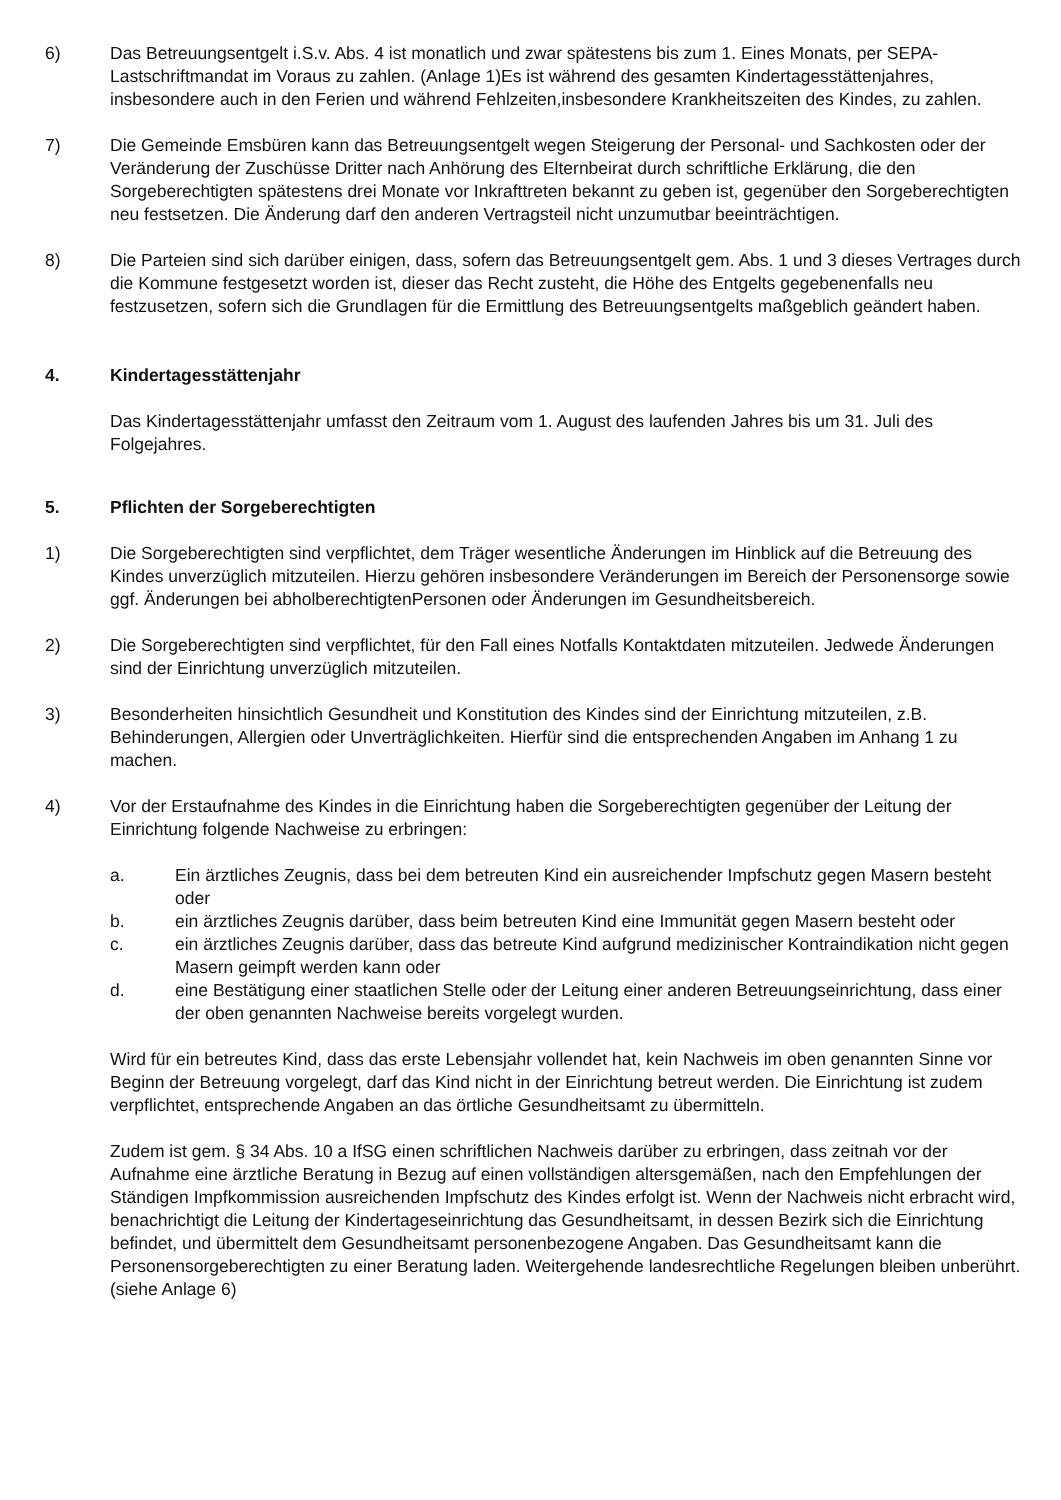6) Das Betreuungsentgelt i.S.v. Abs. 4 ist monatlich und zwar spätestens bis zum 1. Eines Monats, per SEPA-Lastschriftmandat im Voraus zu zahlen. (Anlage 1)Es ist während des gesamten Kindertagesstättenjahres, insbesondere auch in den Ferien und während Fehlzeiten,insbesondere Krankheitszeiten des Kindes, zu zahlen.
7) Die Gemeinde Emsbüren kann das Betreuungsentgelt wegen Steigerung der Personal- und Sachkosten oder der Veränderung der Zuschüsse Dritter nach Anhörung des Elternbeirat durch schriftliche Erklärung, die den Sorgeberechtigten spätestens drei Monate vor Inkrafttreten bekannt zu geben ist, gegenüber den Sorgeberechtigten neu festsetzen. Die Änderung darf den anderen Vertragsteil nicht unzumutbar beeinträchtigen.
8) Die Parteien sind sich darüber einigen, dass, sofern das Betreuungsentgelt gem. Abs. 1 und 3 dieses Vertrages durch die Kommune festgesetzt worden ist, dieser das Recht zusteht, die Höhe des Entgelts gegebenenfalls neu festzusetzen, sofern sich die Grundlagen für die Ermittlung des Betreuungsentgelts maßgeblich geändert haben.
4. Kindertagesstättenjahr
Das Kindertagesstättenjahr umfasst den Zeitraum vom 1. August des laufenden Jahres bis um 31. Juli des Folgejahres.
5. Pflichten der Sorgeberechtigten
1) Die Sorgeberechtigten sind verpflichtet, dem Träger wesentliche Änderungen im Hinblick auf die Betreuung des Kindes unverzüglich mitzuteilen. Hierzu gehören insbesondere Veränderungen im Bereich der Personensorge sowie ggf. Änderungen bei abholberechtigtenPersonen oder Änderungen im Gesundheitsbereich.
2) Die Sorgeberechtigten sind verpflichtet, für den Fall eines Notfalls Kontaktdaten mitzuteilen. Jedwede Änderungen sind der Einrichtung unverzüglich mitzuteilen.
3) Besonderheiten hinsichtlich Gesundheit und Konstitution des Kindes sind der Einrichtung mitzuteilen, z.B. Behinderungen, Allergien oder Unverträglichkeiten. Hierfür sind die entsprechenden Angaben im Anhang 1 zu machen.
4) Vor der Erstaufnahme des Kindes in die Einrichtung haben die Sorgeberechtigten gegenüber der Leitung der Einrichtung folgende Nachweise zu erbringen:
a. Ein ärztliches Zeugnis, dass bei dem betreuten Kind ein ausreichender Impfschutz gegen Masern besteht oder
b. ein ärztliches Zeugnis darüber, dass beim betreuten Kind eine Immunität gegen Masern besteht oder
c. ein ärztliches Zeugnis darüber, dass das betreute Kind aufgrund medizinischer Kontraindikation nicht gegen Masern geimpft werden kann oder
d. eine Bestätigung einer staatlichen Stelle oder der Leitung einer anderen Betreuungseinrichtung, dass einer der oben genannten Nachweise bereits vorgelegt wurden.
Wird für ein betreutes Kind, dass das erste Lebensjahr vollendet hat, kein Nachweis im oben genannten Sinne vor Beginn der Betreuung vorgelegt, darf das Kind nicht in der Einrichtung betreut werden. Die Einrichtung ist zudem verpflichtet, entsprechende Angaben an das örtliche Gesundheitsamt zu übermitteln.
Zudem ist gem. § 34 Abs. 10 a IfSG einen schriftlichen Nachweis darüber zu erbringen, dass zeitnah vor der Aufnahme eine ärztliche Beratung in Bezug auf einen vollständigen altersgemäßen, nach den Empfehlungen der Ständigen Impfkommission ausreichenden Impfschutz des Kindes erfolgt ist. Wenn der Nachweis nicht erbracht wird, benachrichtigt die Leitung der Kindertageseinrichtung das Gesundheitsamt, in dessen Bezirk sich die Einrichtung befindet, und übermittelt dem Gesundheitsamt personenbezogene Angaben. Das Gesundheitsamt kann die Personensorgeberechtigten zu einer Beratung laden. Weitergehende landesrechtliche Regelungen bleiben unberührt. (siehe Anlage 6)